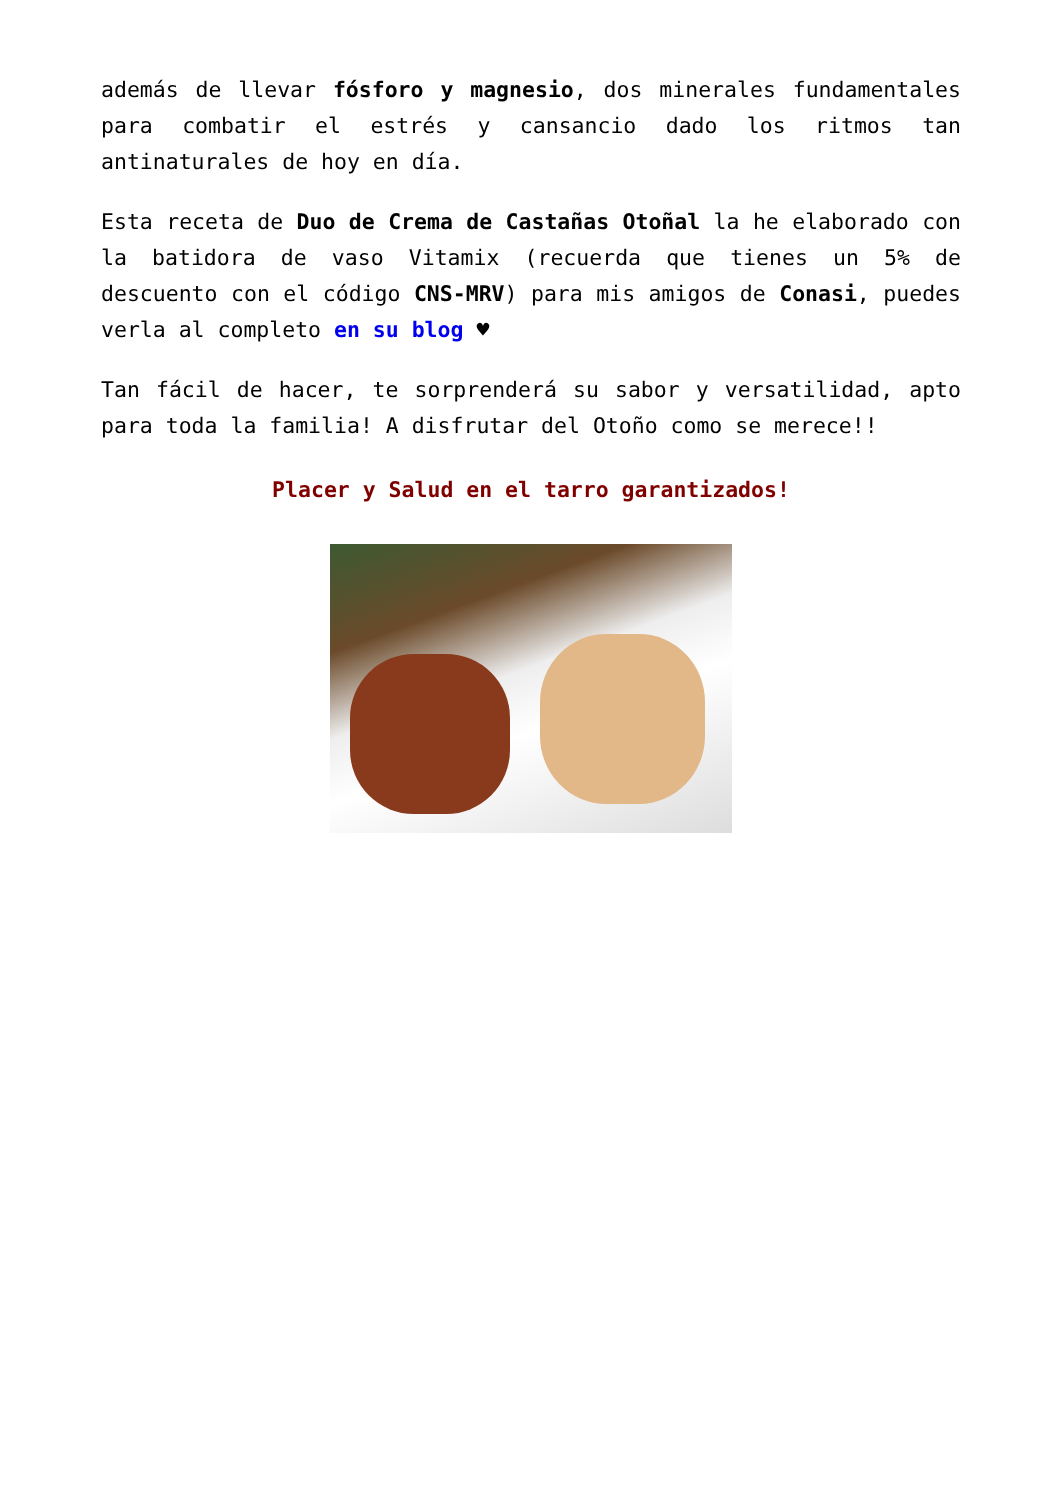además de llevar fósforo y magnesio, dos minerales fundamentales para combatir el estrés y cansancio dado los ritmos tan antinaturales de hoy en día.
Esta receta de Duo de Crema de Castañas Otoñal la he elaborado con la batidora de vaso Vitamix (recuerda que tienes un 5% de descuento con el código CNS-MRV) para mis amigos de Conasi, puedes verla al completo en su blog ♥
Tan fácil de hacer, te sorprenderá su sabor y versatilidad, apto para toda la familia! A disfrutar del Otoño como se merece!!
Placer y Salud en el tarro garantizados!